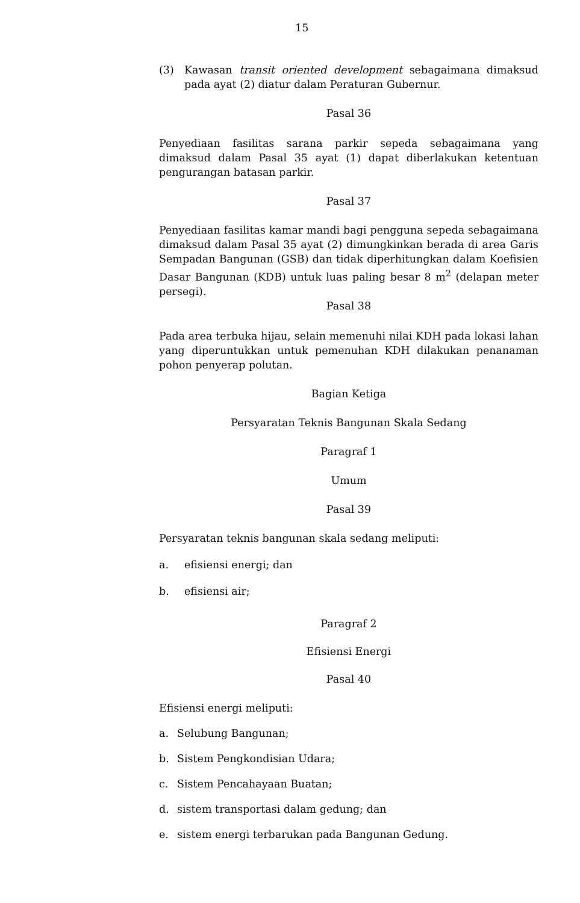15
(3) Kawasan transit oriented development sebagaimana dimaksud pada ayat (2) diatur dalam Peraturan Gubernur.
Pasal 36
Penyediaan fasilitas sarana parkir sepeda sebagaimana yang dimaksud dalam Pasal 35 ayat (1) dapat diberlakukan ketentuan pengurangan batasan parkir.
Pasal 37
Penyediaan fasilitas kamar mandi bagi pengguna sepeda sebagaimana dimaksud dalam Pasal 35 ayat (2) dimungkinkan berada di area Garis Sempadan Bangunan (GSB) dan tidak diperhitungkan dalam Koefisien Dasar Bangunan (KDB) untuk luas paling besar 8 m<sup>2</sup> (delapan meter persegi).
Pasal 38
Pada area terbuka hijau, selain memenuhi nilai KDH pada lokasi lahan yang diperuntukkan untuk pemenuhan KDH dilakukan penanaman pohon penyerap polutan.
Bagian Ketiga
Persyaratan Teknis Bangunan Skala Sedang
Paragraf 1
Umum
Pasal 39
Persyaratan teknis bangunan skala sedang meliputi:
a. efisiensi energi; dan
b. efisiensi air;
Paragraf 2
Efisiensi Energi
Pasal 40
Efisiensi energi meliputi:
a. Selubung Bangunan;
b. Sistem Pengkondisian Udara;
c. Sistem Pencahayaan Buatan;
d. sistem transportasi dalam gedung; dan
e. sistem energi terbarukan pada Bangunan Gedung.